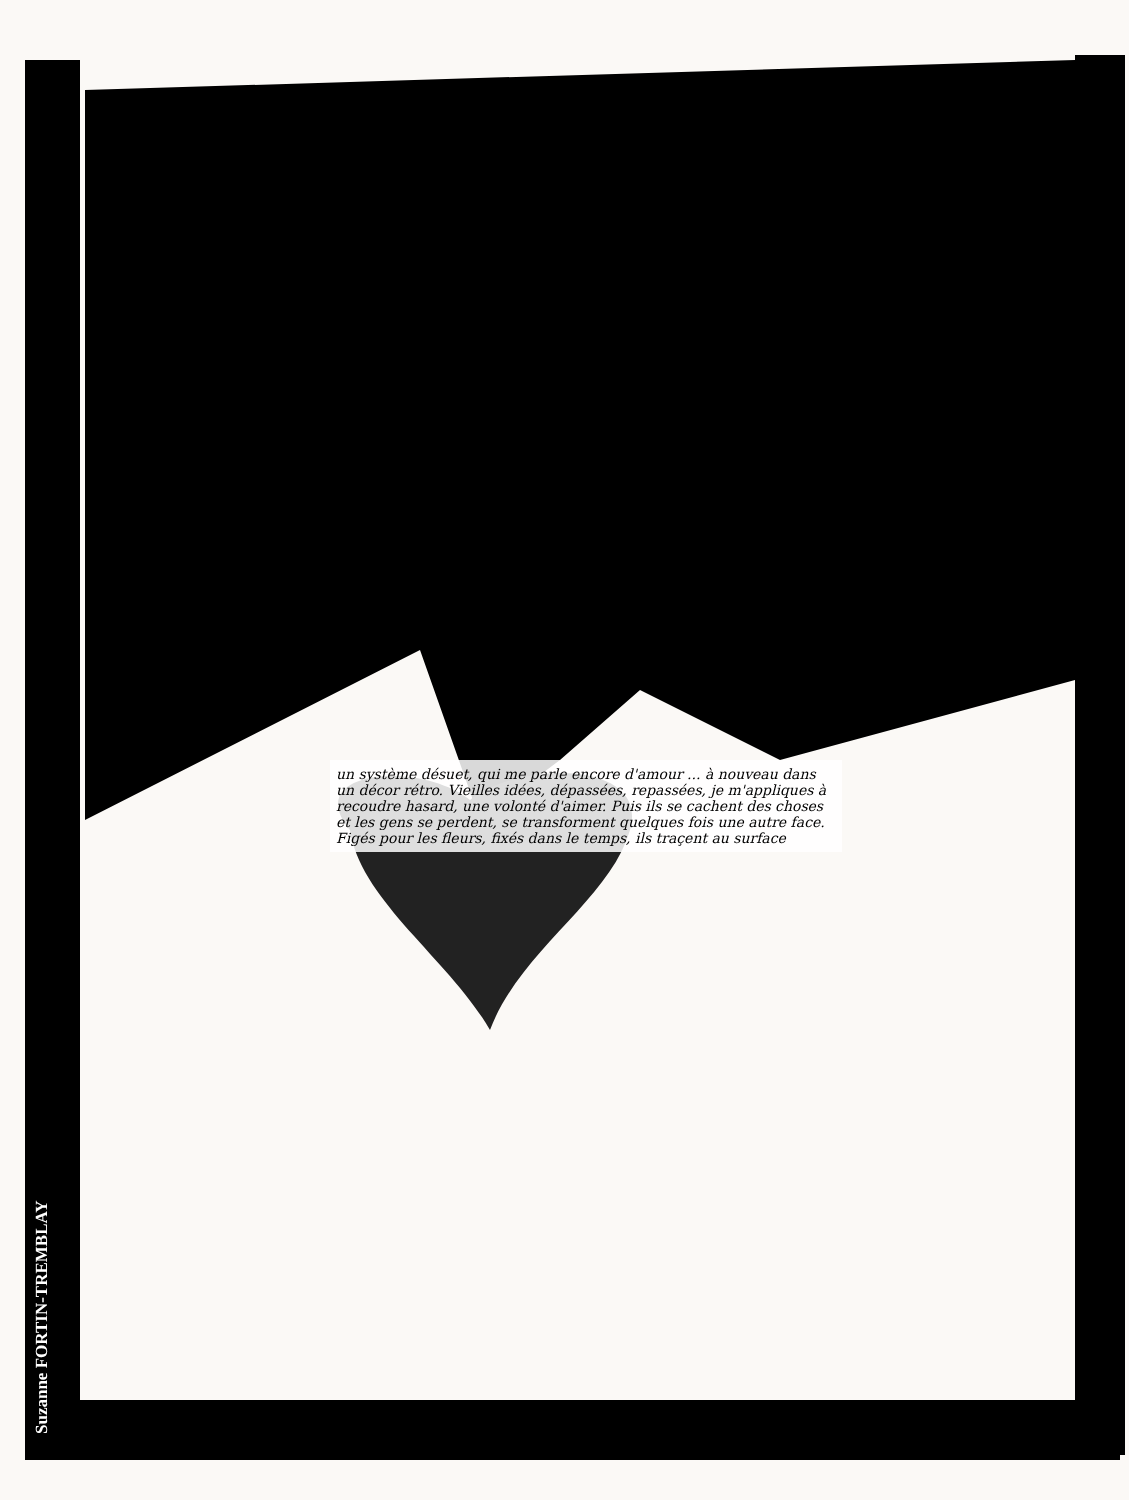Suzanne FORTIN-TREMBLAY
un système désuet, qui me parle encore d'amour ... à nouveau dans un décor rétro. Vieilles idées, dépassées, repassées, je m'appliques à recoudre hasard, une volonté d'aimer. Puis ils se cachent des choses et les gens se perdent, se transforment quelques fois une autre face. Figés pour les fleurs, fixés dans le temps, ils traçent au surface